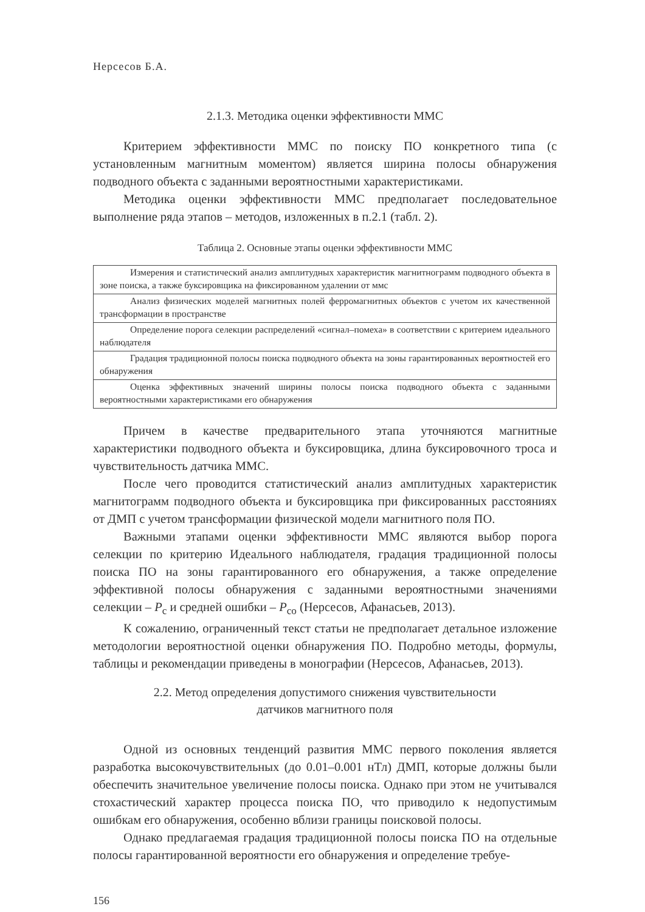Нерсесов Б.А.
2.1.3. Методика оценки эффективности ММС
Критерием эффективности ММС по поиску ПО конкретного типа (с установленным магнитным моментом) является ширина полосы обнаружения подводного объекта с заданными вероятностными характеристиками.
Методика оценки эффективности ММС предполагает последовательное выполнение ряда этапов – методов, изложенных в п.2.1 (табл. 2).
Таблица 2. Основные этапы оценки эффективности ММС
| Измерения и статистический анализ амплитудных характеристик магнитнограмм подводного объекта в зоне поиска, а также буксировщика на фиксированном удалении от ммс |
| Анализ физических моделей магнитных полей ферромагнитных объектов с учетом их качественной трансформации в пространстве |
| Определение порога селекции распределений «сигнал–помеха» в соответствии с критерием идеального наблюдателя |
| Градация традиционной полосы поиска подводного объекта на зоны гарантированных вероятностей его обнаружения |
| Оценка эффективных значений ширины полосы поиска подводного объекта с заданными вероятностными характеристиками его обнаружения |
Причем в качестве предварительного этапа уточняются магнитные характеристики подводного объекта и буксировщика, длина буксировочного троса и чувствительность датчика ММС.
После чего проводится статистический анализ амплитудных характеристик магнитограмм подводного объекта и буксировщика при фиксированных расстояниях от ДМП с учетом трансформации физической модели магнитного поля ПО.
Важными этапами оценки эффективности ММС являются выбор порога селекции по критерию Идеального наблюдателя, градация традиционной полосы поиска ПО на зоны гарантированного его обнаружения, а также определение эффективной полосы обнаружения с заданными вероятностными значениями селекции – P<sub>с</sub> и средней ошибки – P<sub>со</sub> (Нерсесов, Афанасьев, 2013).
К сожалению, ограниченный текст статьи не предполагает детальное изложение методологии вероятностной оценки обнаружения ПО. Подробно методы, формулы, таблицы и рекомендации приведены в монографии (Нерсесов, Афанасьев, 2013).
2.2. Метод определения допустимого снижения чувствительности
датчиков магнитного поля
Одной из основных тенденций развития ММС первого поколения является разработка высокочувствительных (до 0.01–0.001 нТл) ДМП, которые должны были обеспечить значительное увеличение полосы поиска. Однако при этом не учитывался стохастический характер процесса поиска ПО, что приводило к недопустимым ошибкам его обнаружения, особенно вблизи границы поисковой полосы.
Однако предлагаемая градация традиционной полосы поиска ПО на отдельные полосы гарантированной вероятности его обнаружения и определение требуе-
156